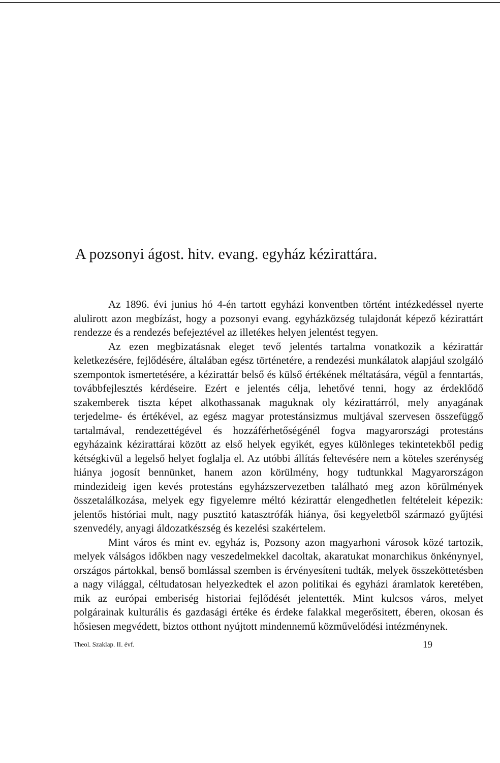A pozsonyi ágost. hitv. evang. egyház kézirattára.
Az 1896. évi junius hó 4-én tartott egyházi konventben történt intézkedéssel nyerte alulirott azon megbízást, hogy a pozsonyi evang. egyházközség tulajdonát képező kézirattárt rendezze és a rendezés befejeztével az illetékes helyen jelentést tegyen.
Az ezen megbizatásnak eleget tevő jelentés tartalma vonatkozik a kézirattár keletkezésére, fejlődésére, általában egész történetére, a rendezési munkálatok alapjául szolgáló szempontok ismertetésére, a kézirattár belső és külső értékének méltatására, végül a fenntartás, továbbfejlesztés kérdéseire. Ezért e jelentés célja, lehetővé tenni, hogy az érdeklődő szakemberek tiszta képet alkothassanak maguknak oly kézirattárról, mely anyagának terjedelme- és értékével, az egész magyar protestánsizmus multjával szervesen összefüggő tartalmával, rendezettégével és hozzáférhetőségénél fogva magyarországi protestáns egyházaink kézirattárai között az első helyek egyikét, egyes különleges tekintetekből pedig kétségkivül a legelső helyet foglalja el. Az utóbbi állítás feltevésére nem a köteles szerénység hiánya jogosít bennünket, hanem azon körülmény, hogy tudtunkkal Magyarországon mindezideig igen kevés protestáns egyházszervezetben található meg azon körülmények összetalálkozása, melyek egy figyelemre méltó kézirattár elengedhetlen feltételeit képezik: jelentős históriai mult, nagy pusztitó katasztrófák hiánya, ősi kegyeletből származó gyűjtési szenvedély, anyagi áldozatkészség és kezelési szakértelem.
Mint város és mint ev. egyház is, Pozsony azon magyarhoni városok közé tartozik, melyek válságos időkben nagy veszedelmekkel dacoltak, akaratukat monarchikus önkénynyel, országos pártokkal, benső bomlással szemben is érvényesíteni tudták, melyek összeköttetésben a nagy világgal, céltudatosan helyezkedtek el azon politikai és egyházi áramlatok keretében, mik az európai emberiség historiai fejlődését jelentették. Mint kulcsos város, melyet polgárainak kulturális és gazdasági értéke és érdeke falakkal megerősitett, éberen, okosan és hősiesen megvédett, biztos otthont nyújtott mindennemű közművelődési intézménynek.
Theol. Szaklap. II. évf. 19